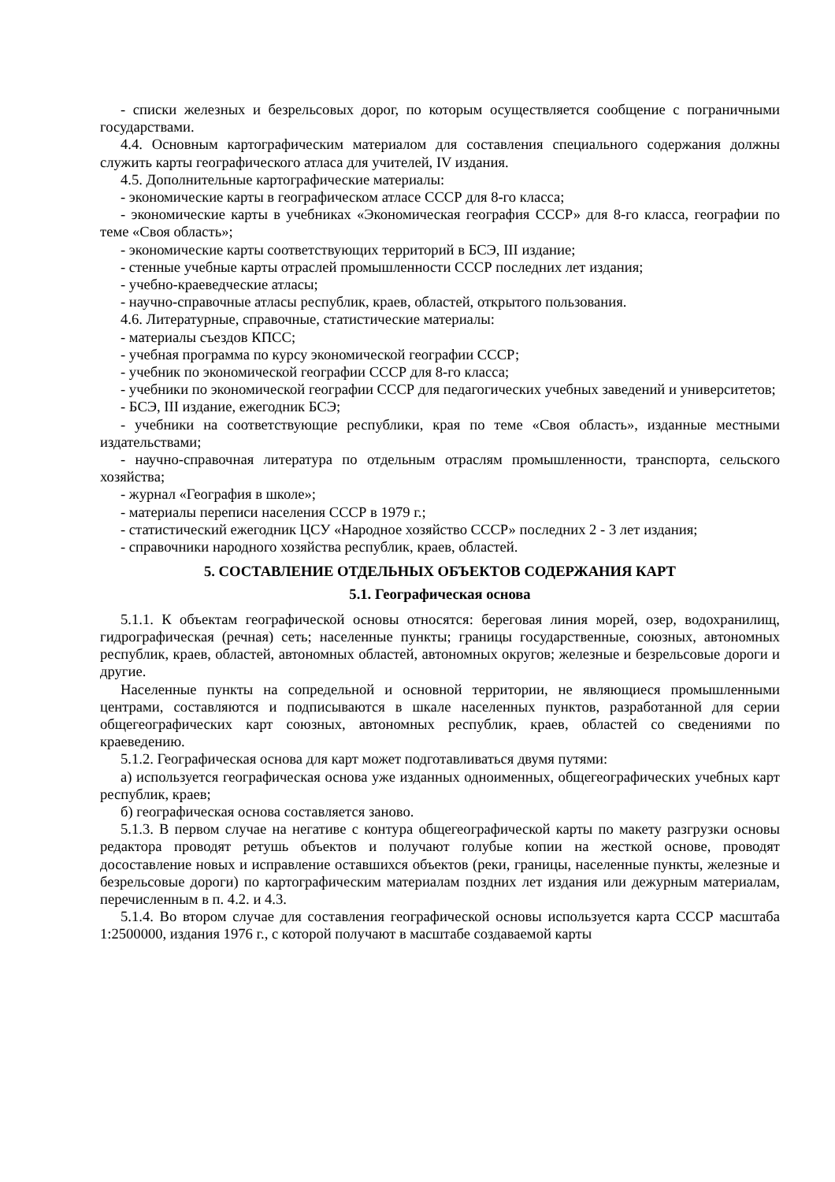- списки железных и безрельсовых дорог, по которым осуществляется сообщение с пограничными государствами.
4.4. Основным картографическим материалом для составления специального содержания должны служить карты географического атласа для учителей, IV издания.
4.5. Дополнительные картографические материалы:
- экономические карты в географическом атласе СССР для 8-го класса;
- экономические карты в учебниках «Экономическая география СССР» для 8-го класса, географии по теме «Своя область»;
- экономические карты соответствующих территорий в БСЭ, III издание;
- стенные учебные карты отраслей промышленности СССР последних лет издания;
- учебно-краеведческие атласы;
- научно-справочные атласы республик, краев, областей, открытого пользования.
4.6. Литературные, справочные, статистические материалы:
- материалы съездов КПСС;
- учебная программа по курсу экономической географии СССР;
- учебник по экономической географии СССР для 8-го класса;
- учебники по экономической географии СССР для педагогических учебных заведений и университетов;
- БСЭ, III издание, ежегодник БСЭ;
- учебники на соответствующие республики, края по теме «Своя область», изданные местными издательствами;
- научно-справочная литература по отдельным отраслям промышленности, транспорта, сельского хозяйства;
- журнал «География в школе»;
- материалы переписи населения СССР в 1979 г.;
- статистический ежегодник ЦСУ «Народное хозяйство СССР» последних 2 - 3 лет издания;
- справочники народного хозяйства республик, краев, областей.
5. СОСТАВЛЕНИЕ ОТДЕЛЬНЫХ ОБЪЕКТОВ СОДЕРЖАНИЯ КАРТ
5.1. Географическая основа
5.1.1. К объектам географической основы относятся: береговая линия морей, озер, водохранилищ, гидрографическая (речная) сеть; населенные пункты; границы государственные, союзных, автономных республик, краев, областей, автономных областей, автономных округов; железные и безрельсовые дороги и другие.
Населенные пункты на сопредельной и основной территории, не являющиеся промышленными центрами, составляются и подписываются в шкале населенных пунктов, разработанной для серии общегеографических карт союзных, автономных республик, краев, областей со сведениями по краеведению.
5.1.2. Географическая основа для карт может подготавливаться двумя путями:
а) используется географическая основа уже изданных одноименных, общегеографических учебных карт республик, краев;
б) географическая основа составляется заново.
5.1.3. В первом случае на негативе с контура общегеографической карты по макету разгрузки основы редактора проводят ретушь объектов и получают голубые копии на жесткой основе, проводят досоставление новых и исправление оставшихся объектов (реки, границы, населенные пункты, железные и безрельсовые дороги) по картографическим материалам поздних лет издания или дежурным материалам, перечисленным в п. 4.2. и 4.3.
5.1.4. Во втором случае для составления географической основы используется карта СССР масштаба 1:2500000, издания 1976 г., с которой получают в масштабе создаваемой карты